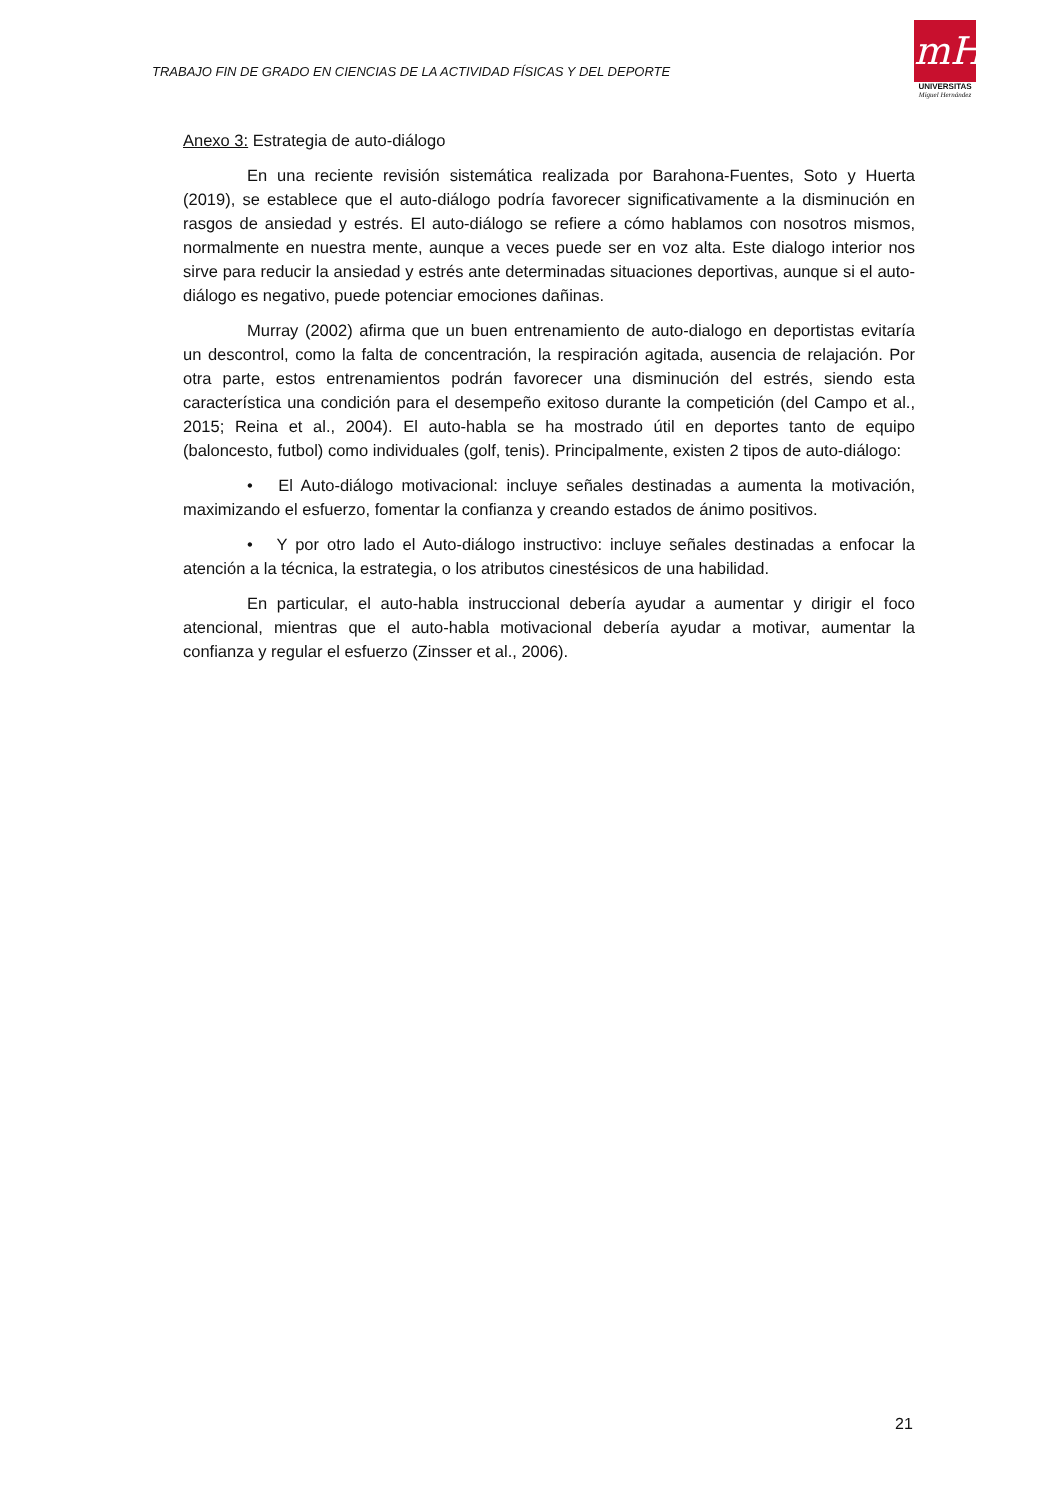TRABAJO FIN DE GRADO EN CIENCIAS DE LA ACTIVIDAD FÍSICAS Y DEL DEPORTE
mH
UNIVERSITAS
Miguel Hernández
Anexo 3: Estrategia de auto-diálogo
En una reciente revisión sistemática realizada por Barahona-Fuentes, Soto y Huerta (2019), se establece que el auto-diálogo podría favorecer significativamente a la disminución en rasgos de ansiedad y estrés. El auto-diálogo se refiere a cómo hablamos con nosotros mismos, normalmente en nuestra mente, aunque a veces puede ser en voz alta. Este dialogo interior nos sirve para reducir la ansiedad y estrés ante determinadas situaciones deportivas, aunque si el auto-diálogo es negativo, puede potenciar emociones dañinas.
Murray (2002) afirma que un buen entrenamiento de auto-dialogo en deportistas evitaría un descontrol, como la falta de concentración, la respiración agitada, ausencia de relajación. Por otra parte, estos entrenamientos podrán favorecer una disminución del estrés, siendo esta característica una condición para el desempeño exitoso durante la competición (del Campo et al., 2015; Reina et al., 2004). El auto-habla se ha mostrado útil en deportes tanto de equipo (baloncesto, futbol) como individuales (golf, tenis). Principalmente, existen 2 tipos de auto-diálogo:
• El Auto-diálogo motivacional: incluye señales destinadas a aumenta la motivación, maximizando el esfuerzo, fomentar la confianza y creando estados de ánimo positivos.
• Y por otro lado el Auto-diálogo instructivo: incluye señales destinadas a enfocar la atención a la técnica, la estrategia, o los atributos cinestésicos de una habilidad.
En particular, el auto-habla instruccional debería ayudar a aumentar y dirigir el foco atencional, mientras que el auto-habla motivacional debería ayudar a motivar, aumentar la confianza y regular el esfuerzo (Zinsser et al., 2006).
21